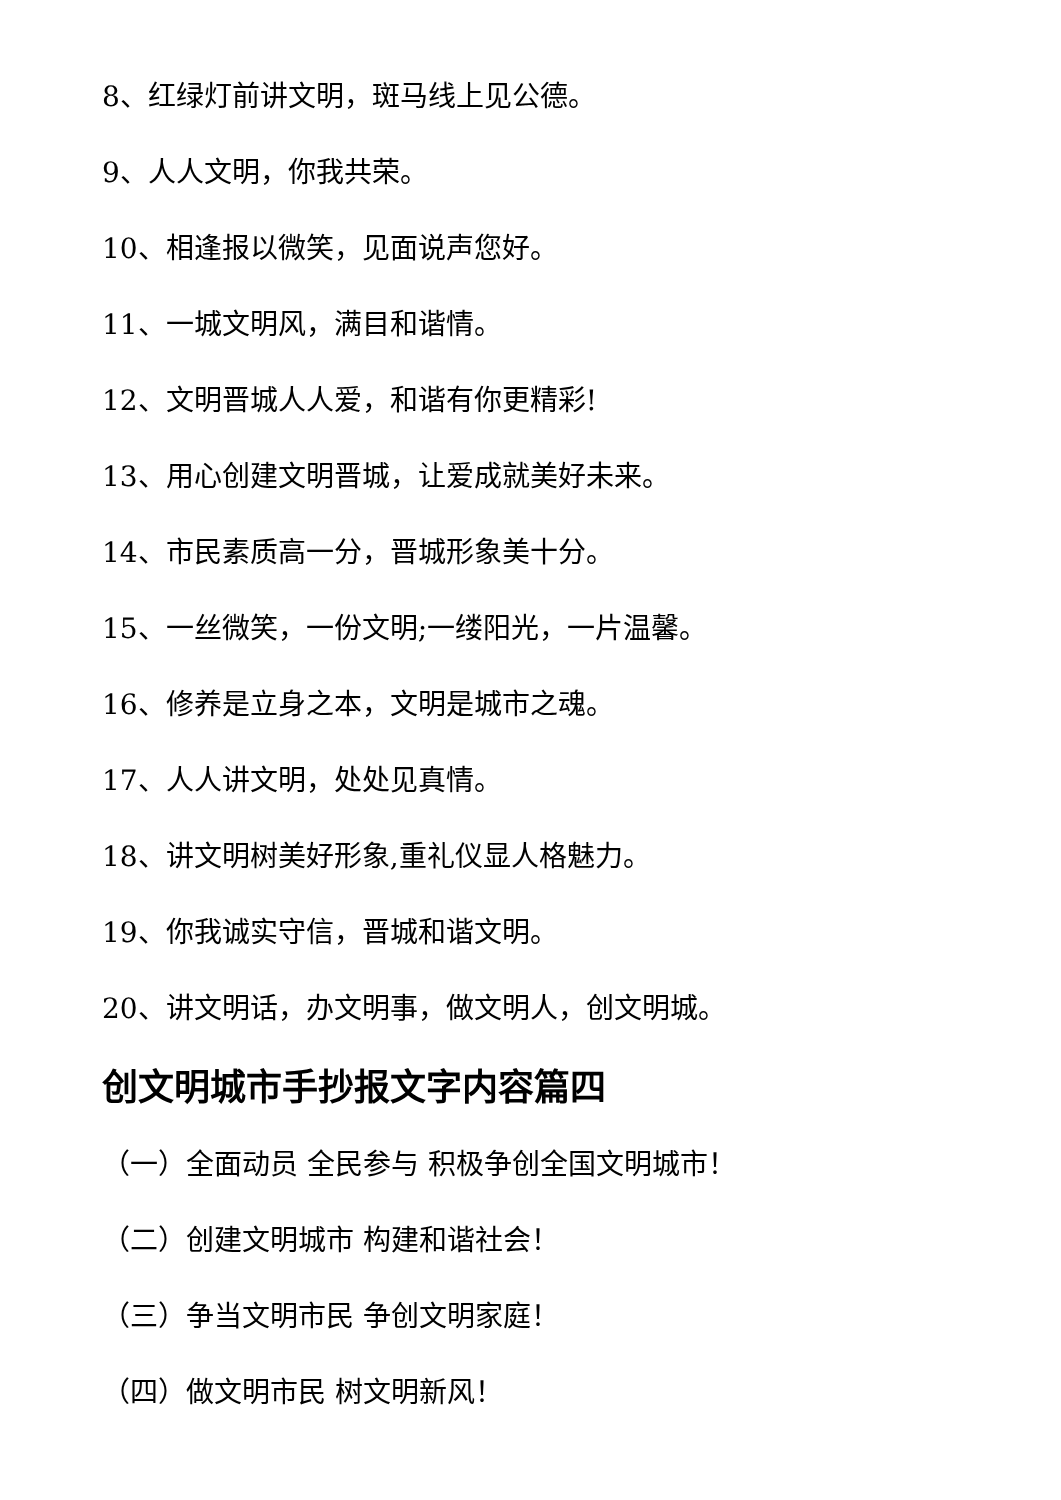8、红绿灯前讲文明，斑马线上见公德。
9、人人文明，你我共荣。
10、相逢报以微笑，见面说声您好。
11、一城文明风，满目和谐情。
12、文明晋城人人爱，和谐有你更精彩!
13、用心创建文明晋城，让爱成就美好未来。
14、市民素质高一分，晋城形象美十分。
15、一丝微笑，一份文明;一缕阳光，一片温馨。
16、修养是立身之本，文明是城市之魂。
17、人人讲文明，处处见真情。
18、讲文明树美好形象,重礼仪显人格魅力。
19、你我诚实守信，晋城和谐文明。
20、讲文明话，办文明事，做文明人，创文明城。
创文明城市手抄报文字内容篇四
（一）全面动员 全民参与 积极争创全国文明城市！
（二）创建文明城市 构建和谐社会！
（三）争当文明市民 争创文明家庭！
（四）做文明市民 树文明新风！